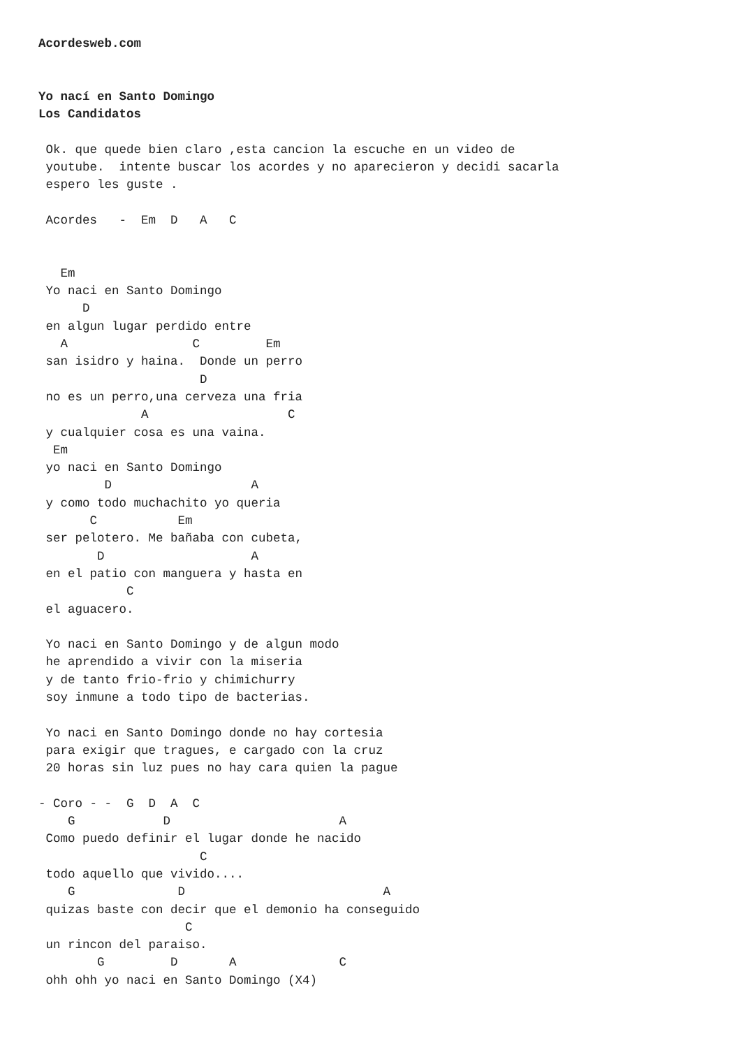Acordesweb.com


Yo nací en Santo Domingo
Los Candidatos

 Ok. que quede bien claro ,esta cancion la escuche en un video de
 youtube.  intente buscar los acordes y no aparecieron y decidi sacarla
 espero les guste .

 Acordes   -  Em  D   A   C


   Em
 Yo naci en Santo Domingo
      D
 en algun lugar perdido entre
   A                 C         Em
 san isidro y haina.  Donde un perro
                      D
 no es un perro,una cerveza una fria
              A                   C
 y cualquier cosa es una vaina.
  Em
 yo naci en Santo Domingo
         D                   A
 y como todo muchachito yo queria
       C           Em
 ser pelotero. Me bañaba con cubeta,
        D                    A
 en el patio con manguera y hasta en
            C
 el aguacero.

 Yo naci en Santo Domingo y de algun modo
 he aprendido a vivir con la miseria
 y de tanto frio-frio y chimichurry
 soy inmune a todo tipo de bacterias.

 Yo naci en Santo Domingo donde no hay cortesia
 para exigir que tragues, e cargado con la cruz
 20 horas sin luz pues no hay cara quien la pague

- Coro - -  G  D  A  C
    G            D                       A
 Como puedo definir el lugar donde he nacido
                      C
 todo aquello que vivido....
    G              D                           A
 quizas baste con decir que el demonio ha conseguido
                    C
 un rincon del paraiso.
        G         D       A              C
 ohh ohh yo naci en Santo Domingo (X4)